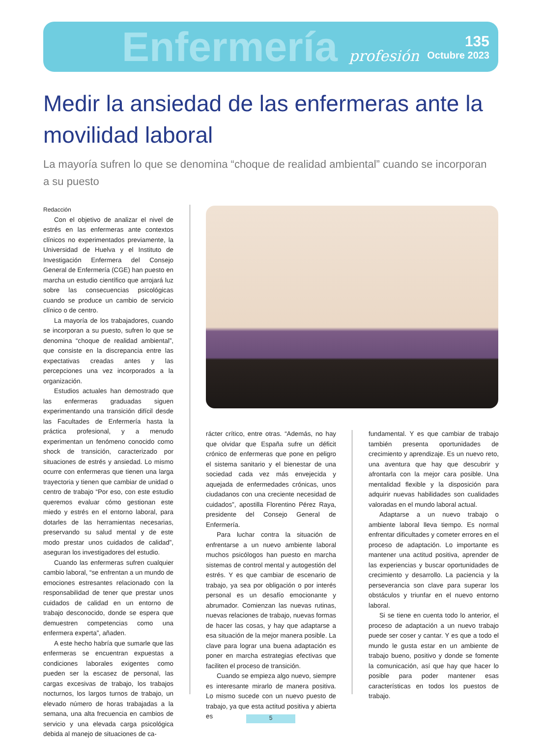Enfermería profesión
135
Octubre 2023
Medir la ansiedad de las enfermeras ante la movilidad laboral
La mayoría sufren lo que se denomina “choque de realidad ambiental” cuando se incorporan a su puesto
Redacción
Con el objetivo de analizar el nivel de estrés en las enfermeras ante contextos clínicos no experimentados previamente, la Universidad de Huelva y el Instituto de Investigación Enfermera del Consejo General de Enfermería (CGE) han puesto en marcha un estudio científico que arrojará luz sobre las consecuencias psicológicas cuando se produce un cambio de servicio clínico o de centro.
La mayoría de los trabajadores, cuando se incorporan a su puesto, sufren lo que se denomina “choque de realidad ambiental”, que consiste en la discrepancia entre las expectativas creadas antes y las percepciones una vez incorporados a la organización.
Estudios actuales han demostrado que las enfermeras graduadas siguen experimentando una transición difícil desde las Facultades de Enfermería hasta la práctica profesional, y a menudo experimentan un fenómeno conocido como shock de transición, caracterizado por situaciones de estrés y ansiedad. Lo mismo ocurre con enfermeras que tienen una larga trayectoria y tienen que cambiar de unidad o centro de trabajo “Por eso, con este estudio queremos evaluar cómo gestionan este miedo y estrés en el entorno laboral, para dotarles de las herramientas necesarias, preservando su salud mental y de este modo prestar unos cuidados de calidad”, aseguran los investigadores del estudio.
Cuando las enfermeras sufren cualquier cambio laboral, “se enfrentan a un mundo de emociones estresantes relacionado con la responsabilidad de tener que prestar unos cuidados de calidad en un entorno de trabajo desconocido, donde se espera que demuestren competencias como una enfermera experta”, añaden.
A este hecho habría que sumarle que las enfermeras se encuentran expuestas a condiciones laborales exigentes como pueden ser la escasez de personal, las cargas excesivas de trabajo, los trabajos nocturnos, los largos turnos de trabajo, un elevado número de horas trabajadas a la semana, una alta frecuencia en cambios de servicio y una elevada carga psicológica debida al manejo de situaciones de ca-
rácter crítico, entre otras. “Además, no hay que olvidar que España sufre un déficit crónico de enfermeras que pone en peligro el sistema sanitario y el bienestar de una sociedad cada vez más envejecida y aquejada de enfermedades crónicas, unos ciudadanos con una creciente necesidad de cuidados”, apostilla Florentino Pérez Raya, presidente del Consejo General de Enfermería.
Para luchar contra la situación de enfrentarse a un nuevo ambiente laboral muchos psicólogos han puesto en marcha sistemas de control mental y autogestión del estrés. Y es que cambiar de escenario de trabajo, ya sea por obligación o por interés personal es un desafío emocionante y abrumador. Comienzan las nuevas rutinas, nuevas relaciones de trabajo, nuevas formas de hacer las cosas, y hay que adaptarse a esa situación de la mejor manera posible. La clave para lograr una buena adaptación es poner en marcha estrategias efectivas que faciliten el proceso de transición.
Cuando se empieza algo nuevo, siempre es interesante mirarlo de manera positiva. Lo mismo sucede con un nuevo puesto de trabajo, ya que esta actitud positiva y abierta es
fundamental. Y es que cambiar de trabajo también presenta oportunidades de crecimiento y aprendizaje. Es un nuevo reto, una aventura que hay que descubrir y afrontarla con la mejor cara posible. Una mentalidad flexible y la disposición para adquirir nuevas habilidades son cualidades valoradas en el mundo laboral actual.
Adaptarse a un nuevo trabajo o ambiente laboral lleva tiempo. Es normal enfrentar dificultades y cometer errores en el proceso de adaptación. Lo importante es mantener una actitud positiva, aprender de las experiencias y buscar oportunidades de crecimiento y desarrollo. La paciencia y la perseverancia son clave para superar los obstáculos y triunfar en el nuevo entorno laboral.
Si se tiene en cuenta todo lo anterior, el proceso de adaptación a un nuevo trabajo puede ser coser y cantar. Y es que a todo el mundo le gusta estar en un ambiente de trabajo bueno, positivo y donde se fomente la comunicación, así que hay que hacer lo posible para poder mantener esas características en todos los puestos de trabajo.
5